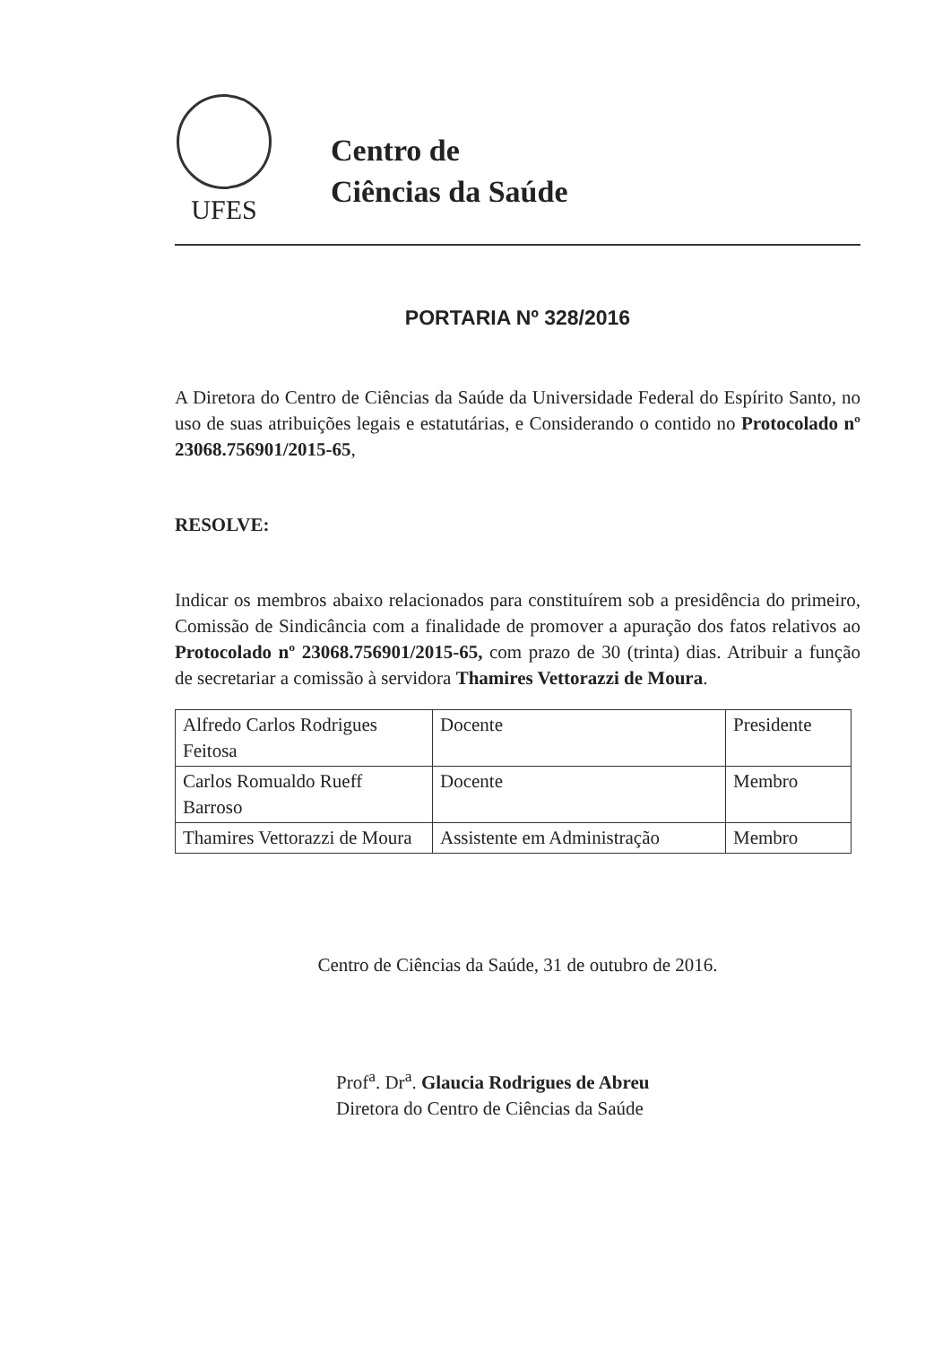UFES
Centro de
Ciências da Saúde
PORTARIA Nº 328/2016
A Diretora do Centro de Ciências da Saúde da Universidade Federal do Espírito Santo, no uso de suas atribuições legais e estatutárias, e Considerando o contido no Protocolado nº 23068.756901/2015-65,
RESOLVE:
Indicar os membros abaixo relacionados para constituírem sob a presidência do primeiro, Comissão de Sindicância com a finalidade de promover a apuração dos fatos relativos ao Protocolado nº 23068.756901/2015-65, com prazo de 30 (trinta) dias. Atribuir a função de secretariar a comissão à servidora Thamires Vettorazzi de Moura.
| Alfredo Carlos Rodrigues Feitosa | Docente | Presidente |
| Carlos Romualdo Rueff Barroso | Docente | Membro |
| Thamires Vettorazzi de Moura | Assistente em Administração | Membro |
Centro de Ciências da Saúde, 31 de outubro de 2016.
Prof<sup>a</sup>. Dr<sup>a</sup>. Glaucia Rodrigues de Abreu
Diretora do Centro de Ciências da Saúde